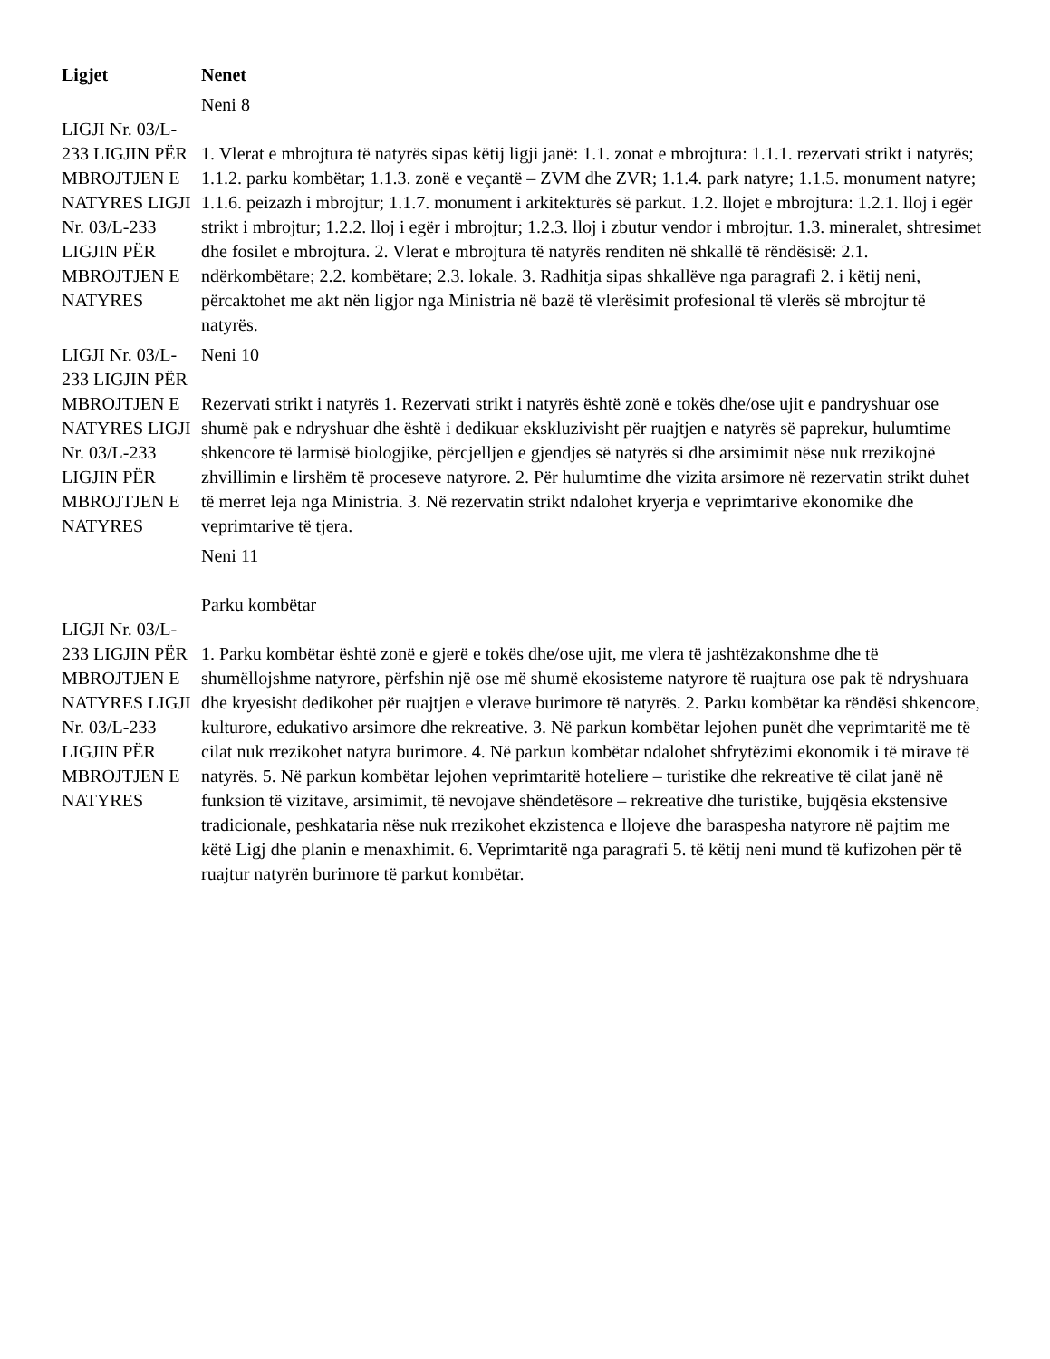| Ligjet | Nenet |
| --- | --- |
| LIGJI Nr. 03/L-233 LIGJIN PËR MBROJTJEN E NATYRES LIGJI Nr. 03/L-233 LIGJIN PËR MBROJTJEN E NATYRES | Neni 8 1. Vlerat e mbrojtura të natyrës sipas këtij ligji janë: 1.1. zonat e mbrojtura: 1.1.1. rezervati strikt i natyrës; 1.1.2. parku kombëtar; 1.1.3. zonë e veçantë – ZVM dhe ZVR; 1.1.4. park natyre; 1.1.5. monument natyre; 1.1.6. peizazh i mbrojtur; 1.1.7. monument i arkitekturës së parkut. 1.2. llojet e mbrojtura: 1.2.1. lloj i egër strikt i mbrojtur; 1.2.2. lloj i egër i mbrojtur; 1.2.3. lloj i zbutur vendor i mbrojtur. 1.3. mineralet, shtresimet dhe fosilet e mbrojtura. 2. Vlerat e mbrojtura të natyrës renditen në shkallë të rëndësisë: 2.1. ndërkombëtare; 2.2. kombëtare; 2.3. lokale. 3. Radhitja sipas shkallëve nga paragrafi 2. i këtij neni, përcaktohet me akt nën ligjor nga Ministria në bazë të vlerësimit profesional të vlerës së mbrojtur të natyrës. |
| LIGJI Nr. 03/L-233 LIGJIN PËR MBROJTJEN E NATYRES LIGJI Nr. 03/L-233 LIGJIN PËR MBROJTJEN E NATYRES | Neni 10 Rezervati strikt i natyrës 1. Rezervati strikt i natyrës është zonë e tokës dhe/ose ujit e pandryshuar ose shumë pak e ndryshuar dhe është i dedikuar ekskluzivisht për ruajtjen e natyrës së paprekur, hulumtime shkencore të larmisë biologjike, përcjelljen e gjendjes së natyrës si dhe arsimimit nëse nuk rrezikojnë zhvillimin e lirshëm të proceseve natyrore. 2. Për hulumtime dhe vizita arsimore në rezervatin strikt duhet të merret leja nga Ministria. 3. Në rezervatin strikt ndalohet kryerja e veprimtarive ekonomike dhe veprimtarive të tjera. |
| LIGJI Nr. 03/L-233 LIGJIN PËR MBROJTJEN E NATYRES LIGJI Nr. 03/L-233 LIGJIN PËR MBROJTJEN E NATYRES | Neni 11 Parku kombëtar 1. Parku kombëtar është zonë e gjerë e tokës dhe/ose ujit, me vlera të jashtëzakonshme dhe të shumëllojshme natyrore, përfshin një ose më shumë ekosisteme natyrore të ruajtura ose pak të ndryshuara dhe kryesisht dedikohet për ruajtjen e vlerave burimore të natyrës. 2. Parku kombëtar ka rëndësi shkencore, kulturore, edukativo arsimore dhe rekreative. 3. Në parkun kombëtar lejohen punët dhe veprimtaritë me të cilat nuk rrezikohet natyra burimore. 4. Në parkun kombëtar ndalohet shfrytëzimi ekonomik i të mirave të natyrës. 5. Në parkun kombëtar lejohen veprimtaritë hoteliere – turistike dhe rekreative të cilat janë në funksion të vizitave, arsimimit, të nevojave shëndetësore – rekreative dhe turistike, bujqësia ekstensive tradicionale, peshkataria nëse nuk rrezikohet ekzistenca e llojeve dhe baraspesha natyrore në pajtim me këtë Ligj dhe planin e menaxhimit. 6. Veprimtaritë nga paragrafi 5. të këtij neni mund të kufizohen për të ruajtur natyrën burimore të parkut kombëtar. |